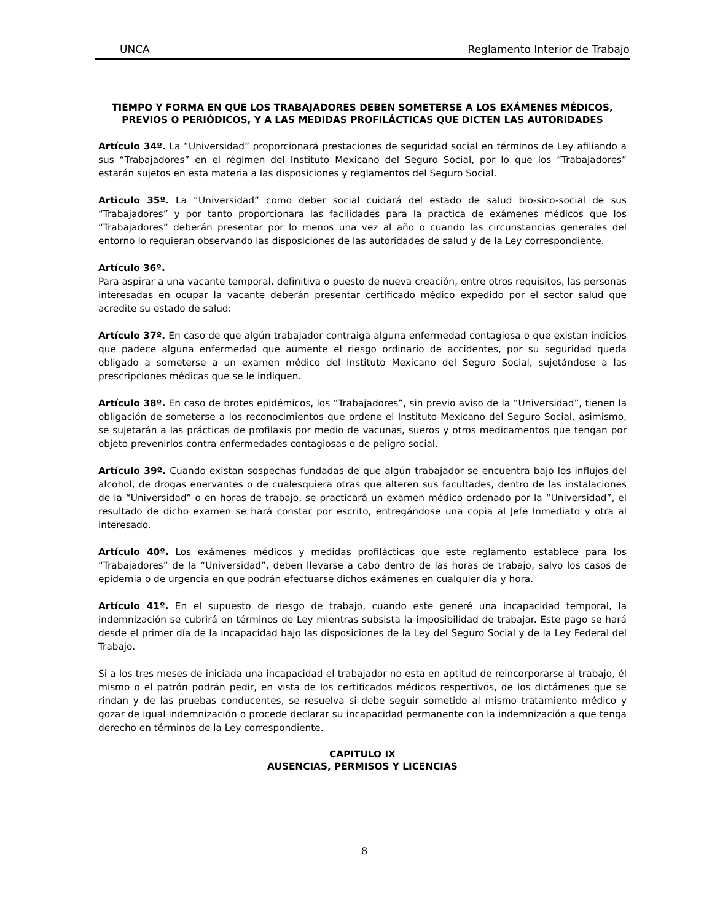UNCA Reglamento Interior de Trabajo
TIEMPO Y FORMA EN QUE LOS TRABAJADORES DEBEN SOMETERSE A LOS EXÁMENES MÉDICOS, PREVIOS O PERIÓDICOS, Y A LAS MEDIDAS PROFILÁCTICAS QUE DICTEN LAS AUTORIDADES
Artículo 34º. La “Universidad” proporcionará prestaciones de seguridad social en términos de Ley afiliando a sus “Trabajadores” en el régimen del Instituto Mexicano del Seguro Social, por lo que los “Trabajadores” estarán sujetos en esta materia a las disposiciones y reglamentos del Seguro Social.
Articulo 35º. La “Universidad” como deber social cuidará del estado de salud bio-sico-social de sus “Trabajadores” y por tanto proporcionara las facilidades para la practica de exámenes médicos que los “Trabajadores” deberán presentar por lo menos una vez al año o cuando las circunstancias generales del entorno lo requieran observando las disposiciones de las autoridades de salud y de la Ley correspondiente.
Artículo 36º.
Para aspirar a una vacante temporal, definitiva o puesto de nueva creación, entre otros requisitos, las personas interesadas en ocupar la vacante deberán presentar certificado médico expedido por el sector salud que acredite su estado de salud:
Artículo 37º. En caso de que algún trabajador contraiga alguna enfermedad contagiosa o que existan indicios que padece alguna enfermedad que aumente el riesgo ordinario de accidentes, por su seguridad queda obligado a someterse a un examen médico del Instituto Mexicano del Seguro Social, sujetándose a las prescripciones médicas que se le indiquen.
Artículo 38º. En caso de brotes epidémicos, los “Trabajadores”, sin previo aviso de la “Universidad”, tienen la obligación de someterse a los reconocimientos que ordene el Instituto Mexicano del Seguro Social, asimismo, se sujetarán a las prácticas de profilaxis por medio de vacunas, sueros y otros medicamentos que tengan por objeto prevenirlos contra enfermedades contagiosas o de peligro social.
Artículo 39º. Cuando existan sospechas fundadas de que algún trabajador se encuentra bajo los influjos del alcohol, de drogas enervantes o de cualesquiera otras que alteren sus facultades, dentro de las instalaciones de la “Universidad” o en horas de trabajo, se practicará un examen médico ordenado por la “Universidad”, el resultado de dicho examen se hará constar por escrito, entregándose una copia al Jefe Inmediato y otra al interesado.
Artículo 40º. Los exámenes médicos y medidas profilácticas que este reglamento establece para los “Trabajadores” de la “Universidad”, deben llevarse a cabo dentro de las horas de trabajo, salvo los casos de epidemia o de urgencia en que podrán efectuarse dichos exámenes en cualquier día y hora.
Artículo 41º. En el supuesto de riesgo de trabajo, cuando este generé una incapacidad temporal, la indemnización se cubrirá en términos de Ley mientras subsista la imposibilidad de trabajar. Este pago se hará desde el primer día de la incapacidad bajo las disposiciones de la Ley del Seguro Social y de la Ley Federal del Trabajo.
Si a los tres meses de iniciada una incapacidad el trabajador no esta en aptitud de reincorporarse al trabajo, él mismo o el patrón podrán pedir, en vista de los certificados médicos respectivos, de los dictámenes que se rindan y de las pruebas conducentes, se resuelva si debe seguir sometido al mismo tratamiento médico y gozar de igual indemnización o procede declarar su incapacidad permanente con la indemnización a que tenga derecho en términos de la Ley correspondiente.
CAPITULO IX
AUSENCIAS, PERMISOS Y LICENCIAS
8